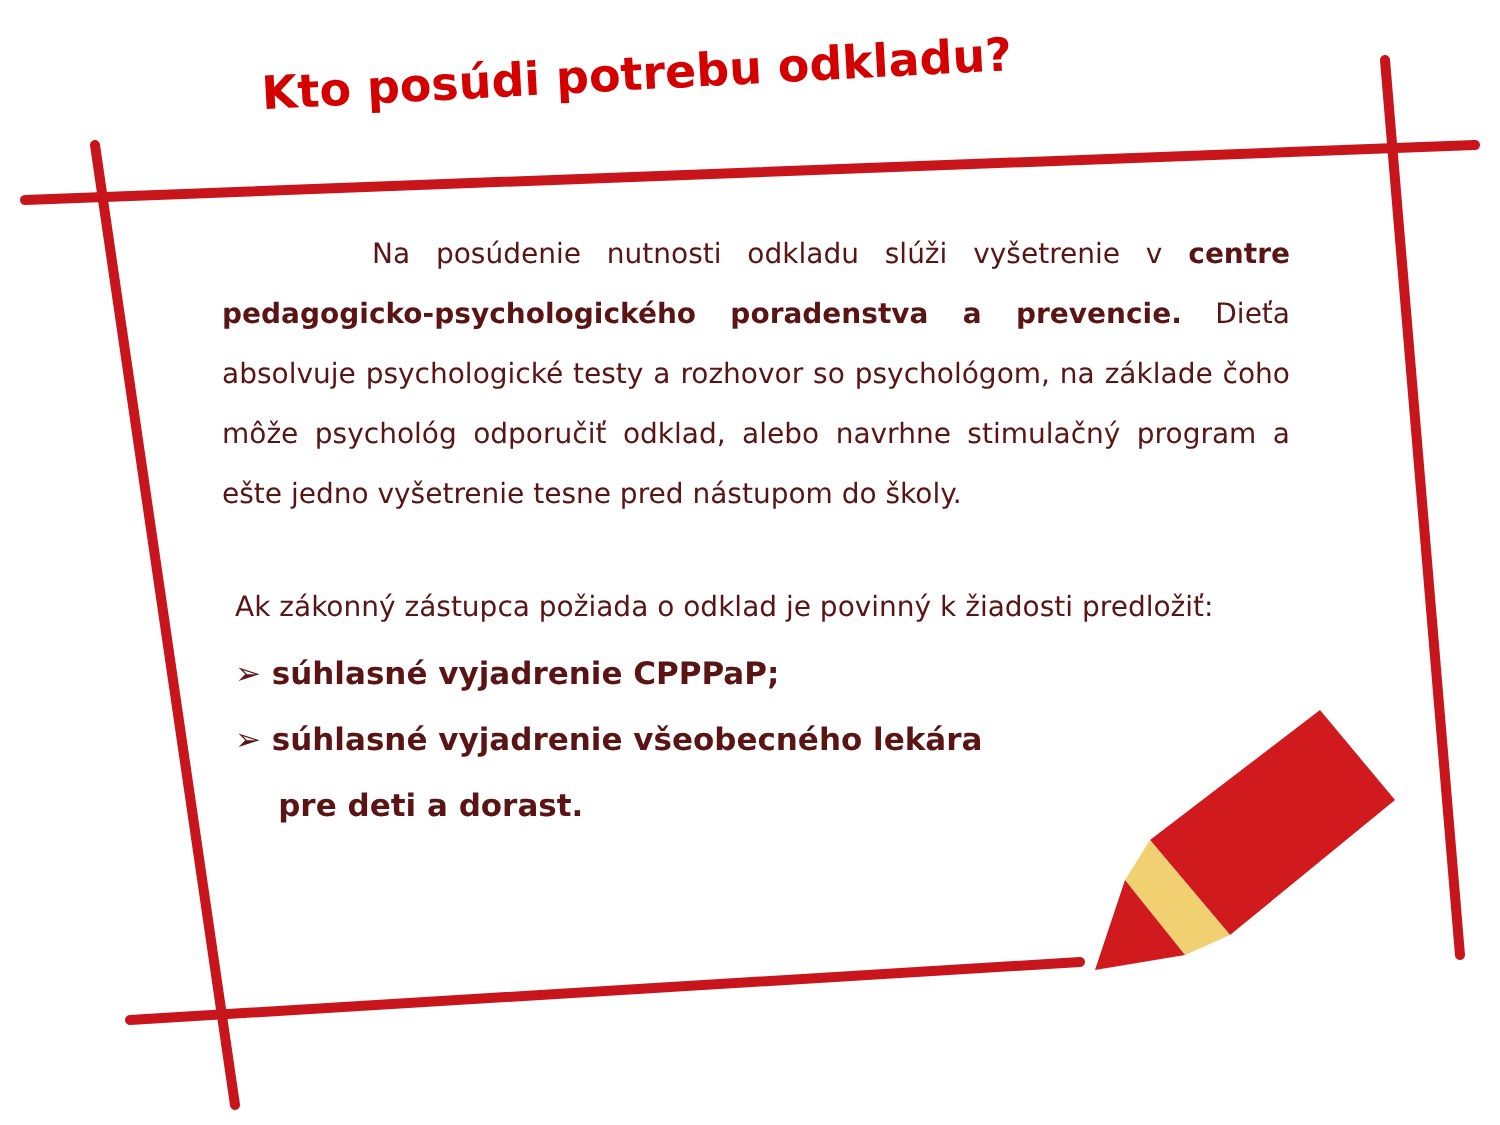Kto posúdi potrebu odkladu?
Na posúdenie nutnosti odkladu slúži vyšetrenie v centre pedagogicko-psychologického poradenstva a prevencie. Dieťa absolvuje psychologické testy a rozhovor so psychológom, na základe čoho môže psychológ odporučiť odklad, alebo navrhne stimulačný program a ešte jedno vyšetrenie tesne pred nástupom do školy.
Ak zákonný zástupca požiada o odklad je povinný k žiadosti predložiť:
➢ súhlasné vyjadrenie CPPPaP;
➢ súhlasné vyjadrenie všeobecného lekára
pre deti a dorast.